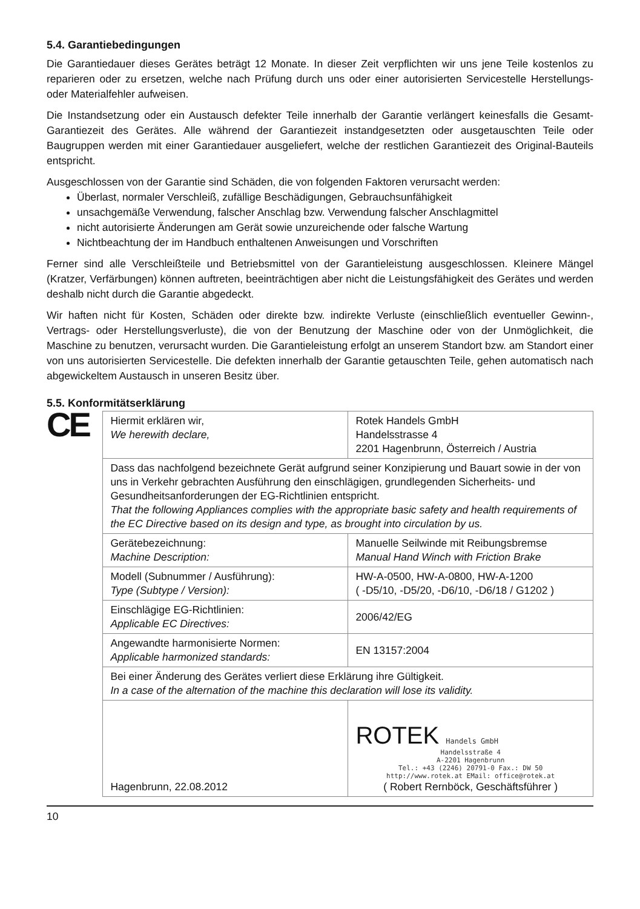5.4. Garantiebedingungen
Die Garantiedauer dieses Gerätes beträgt 12 Monate. In dieser Zeit verpflichten wir uns jene Teile kostenlos zu reparieren oder zu ersetzen, welche nach Prüfung durch uns oder einer autorisierten Servicestelle Herstellungs- oder Materialfehler aufweisen.
Die Instandsetzung oder ein Austausch defekter Teile innerhalb der Garantie verlängert keinesfalls die Gesamt-Garantiezeit des Gerätes. Alle während der Garantiezeit instandgesetzten oder ausgetauschten Teile oder Baugruppen werden mit einer Garantiedauer ausgeliefert, welche der restlichen Garantiezeit des Original-Bauteils entspricht.
Ausgeschlossen von der Garantie sind Schäden, die von folgenden Faktoren verursacht werden:
Überlast, normaler Verschleiß, zufällige Beschädigungen, Gebrauchsunfähigkeit
unsachgemäße Verwendung, falscher Anschlag bzw. Verwendung falscher Anschlagmittel
nicht autorisierte Änderungen am Gerät sowie unzureichende oder falsche Wartung
Nichtbeachtung der im Handbuch enthaltenen Anweisungen und Vorschriften
Ferner sind alle Verschleißteile und Betriebsmittel von der Garantieleistung ausgeschlossen. Kleinere Mängel (Kratzer, Verfärbungen) können auftreten, beeinträchtigen aber nicht die Leistungsfähigkeit des Gerätes und werden deshalb nicht durch die Garantie abgedeckt.
Wir haften nicht für Kosten, Schäden oder direkte bzw. indirekte Verluste (einschließlich eventueller Gewinn-, Vertrags- oder Herstellungsverluste), die von der Benutzung der Maschine oder von der Unmöglichkeit, die Maschine zu benutzen, verursacht wurden. Die Garantieleistung erfolgt an unserem Standort bzw. am Standort einer von uns autorisierten Servicestelle. Die defekten innerhalb der Garantie getauschten Teile, gehen automatisch nach abgewickeltem Austausch in unseren Besitz über.
5.5. Konformitätserklärung
CE
| Hiermit erklären wir, We herewith declare, | Rotek Handels GmbH Handelsstrasse 4 2201 Hagenbrunn, Österreich / Austria |
| Dass das nachfolgend bezeichnete Gerät aufgrund seiner Konzipierung und Bauart sowie in der von uns in Verkehr gebrachten Ausführung den einschlägigen, grundlegenden Sicherheits- und Gesundheitsanforderungen der EG-Richtlinien entspricht. That the following Appliances complies with the appropriate basic safety and health requirements of the EC Directive based on its design and type, as brought into circulation by us. | |
| Gerätebezeichnung: Machine Description: | Manuelle Seilwinde mit Reibungsbremse Manual Hand Winch with Friction Brake |
| Modell (Subnummer / Ausführung): Type (Subtype / Version): | HW-A-0500, HW-A-0800, HW-A-1200 ( -D5/10, -D5/20, -D6/10, -D6/18 / G1202 ) |
| Einschlägige EG-Richtlinien: Applicable EC Directives: | 2006/42/EG |
| Angewandte harmonisierte Normen: Applicable harmonized standards: | EN 13157:2004 |
| Bei einer Änderung des Gerätes verliert diese Erklärung ihre Gültigkeit. In a case of the alternation of the machine this declaration will lose its validity. | |
| Hagenbrunn, 22.08.2012 | ROTEK Handels GmbH Handelsstraße 4 A-2201 Hagenbrunn Tel.: +43 (2246) 20791-0 Fax.: DW 50 http://www.rotek.at EMail: office@rotek.at ( Robert Rernböck, Geschäftsführer ) |
10